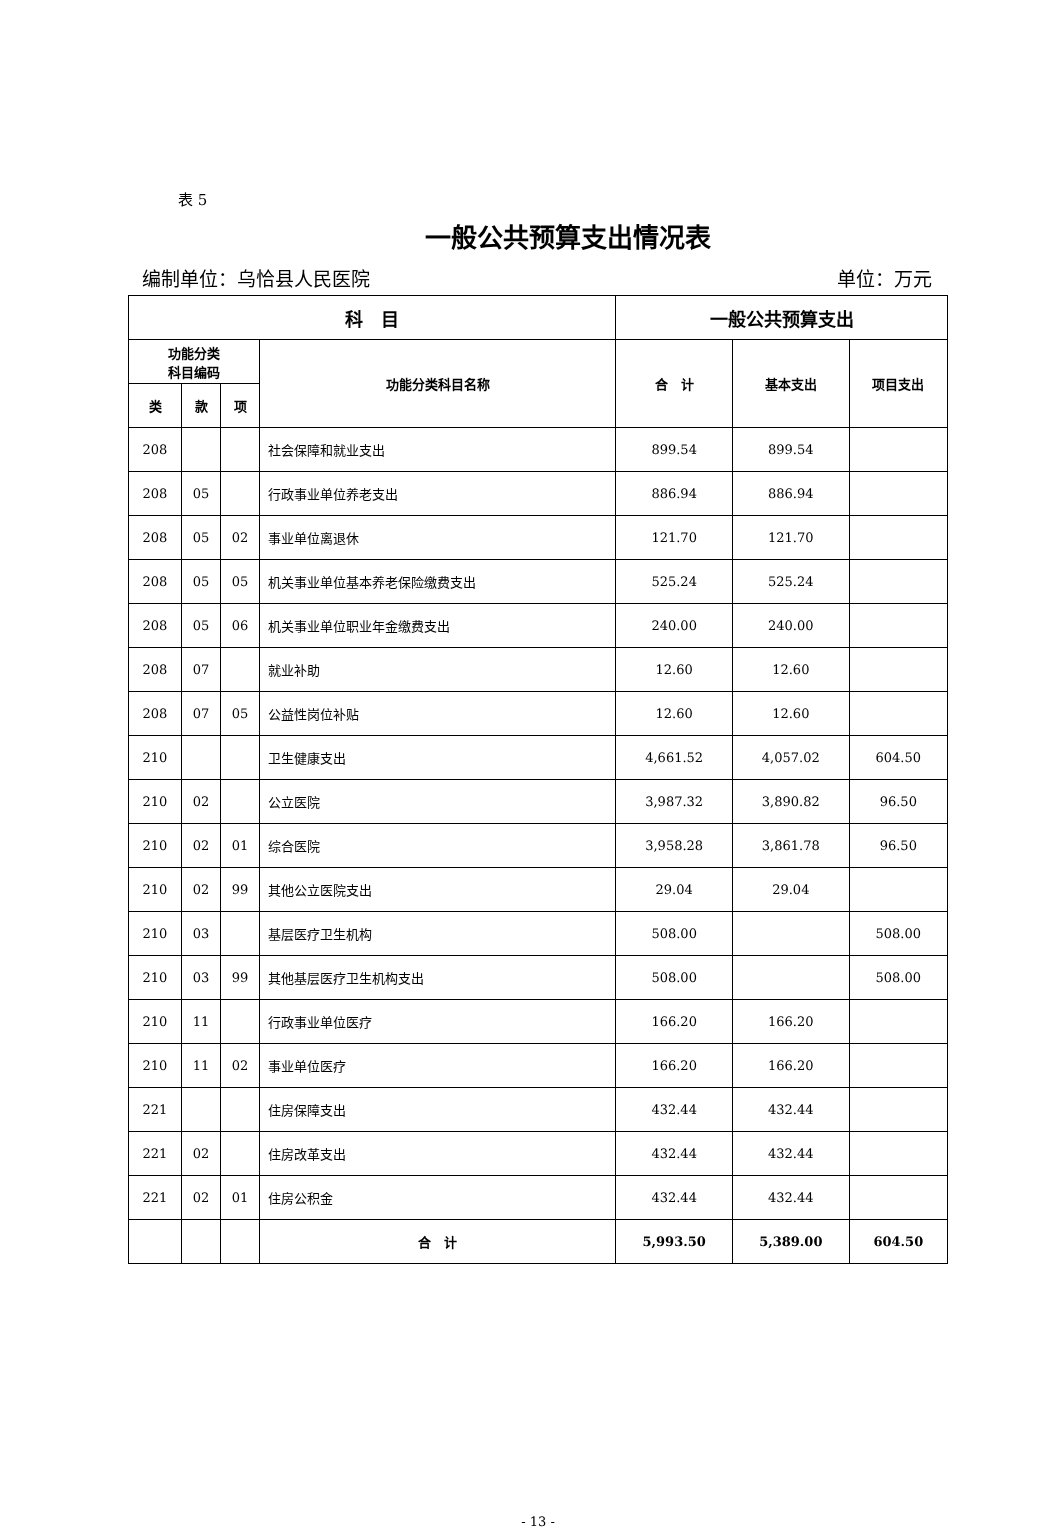表 5
一般公共预算支出情况表
编制单位：乌恰县人民医院 单位：万元
| 科 目 | | | | 一般公共预算支出 | | |
| --- | --- | --- | --- | --- | --- | --- |
| 功能分类 科目编码 | | | 功能分类科目名称 | 合 计 | 基本支出 | 项目支出 |
| 类 | 款 | 项 | | | | |
| 208 | | | 社会保障和就业支出 | 899.54 | 899.54 | |
| 208 | 05 | | 行政事业单位养老支出 | 886.94 | 886.94 | |
| 208 | 05 | 02 | 事业单位离退休 | 121.70 | 121.70 | |
| 208 | 05 | 05 | 机关事业单位基本养老保险缴费支出 | 525.24 | 525.24 | |
| 208 | 05 | 06 | 机关事业单位职业年金缴费支出 | 240.00 | 240.00 | |
| 208 | 07 | | 就业补助 | 12.60 | 12.60 | |
| 208 | 07 | 05 | 公益性岗位补贴 | 12.60 | 12.60 | |
| 210 | | | 卫生健康支出 | 4,661.52 | 4,057.02 | 604.50 |
| 210 | 02 | | 公立医院 | 3,987.32 | 3,890.82 | 96.50 |
| 210 | 02 | 01 | 综合医院 | 3,958.28 | 3,861.78 | 96.50 |
| 210 | 02 | 99 | 其他公立医院支出 | 29.04 | 29.04 | |
| 210 | 03 | | 基层医疗卫生机构 | 508.00 | | 508.00 |
| 210 | 03 | 99 | 其他基层医疗卫生机构支出 | 508.00 | | 508.00 |
| 210 | 11 | | 行政事业单位医疗 | 166.20 | 166.20 | |
| 210 | 11 | 02 | 事业单位医疗 | 166.20 | 166.20 | |
| 221 | | | 住房保障支出 | 432.44 | 432.44 | |
| 221 | 02 | | 住房改革支出 | 432.44 | 432.44 | |
| 221 | 02 | 01 | 住房公积金 | 432.44 | 432.44 | |
| | | | 合 计 | 5,993.50 | 5,389.00 | 604.50 |
- 13 -